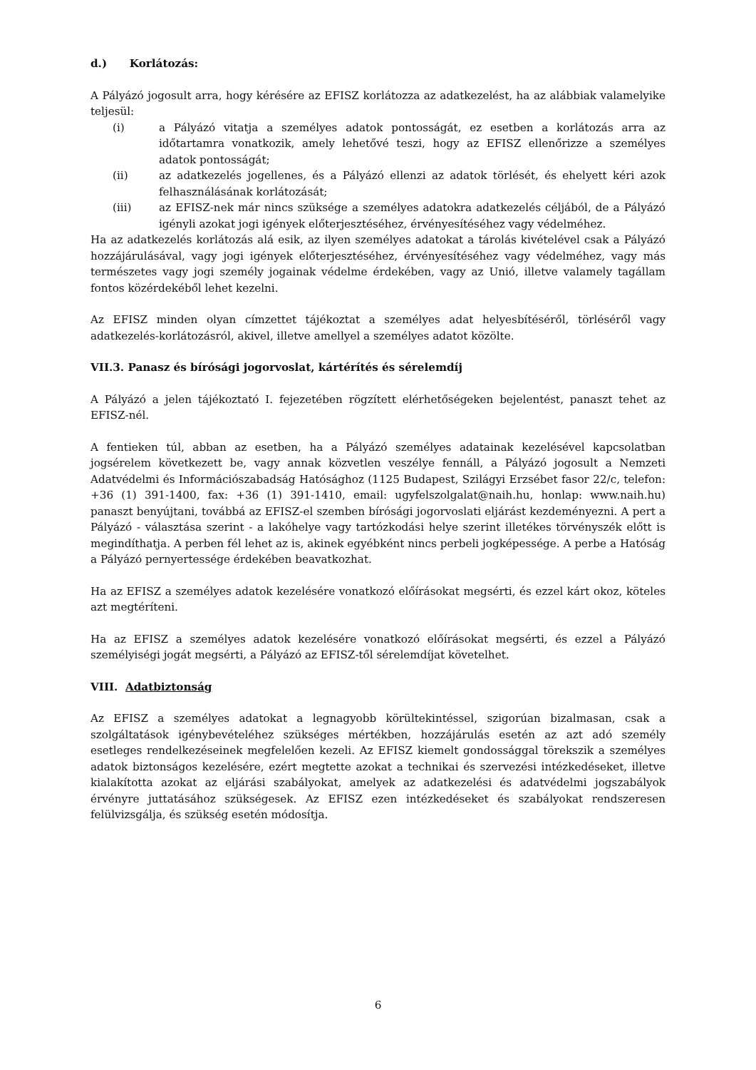d.) Korlátozás:
A Pályázó jogosult arra, hogy kérésére az EFISZ korlátozza az adatkezelést, ha az alábbiak valamelyike teljesül:
(i) a Pályázó vitatja a személyes adatok pontosságát, ez esetben a korlátozás arra az időtartamra vonatkozik, amely lehetővé teszi, hogy az EFISZ ellenőrizze a személyes adatok pontosságát;
(ii) az adatkezelés jogellenes, és a Pályázó ellenzi az adatok törlését, és ehelyett kéri azok felhasználásának korlátozását;
(iii) az EFISZ-nek már nincs szüksége a személyes adatokra adatkezelés céljából, de a Pályázó igényli azokat jogi igények előterjesztéséhez, érvényesítéséhez vagy védelméhez.
Ha az adatkezelés korlátozás alá esik, az ilyen személyes adatokat a tárolás kivételével csak a Pályázó hozzájárulásával, vagy jogi igények előterjesztéséhez, érvényesítéséhez vagy védelméhez, vagy más természetes vagy jogi személy jogainak védelme érdekében, vagy az Unió, illetve valamely tagállam fontos közérdekéből lehet kezelni.
Az EFISZ minden olyan címzettet tájékoztat a személyes adat helyesbítéséről, törléséről vagy adatkezelés-korlátozásról, akivel, illetve amellyel a személyes adatot közölte.
VII.3. Panasz és bírósági jogorvoslat, kártérítés és sérelemdíj
A Pályázó a jelen tájékoztató I. fejezetében rögzített elérhetőségeken bejelentést, panaszt tehet az EFISZ-nél.
A fentieken túl, abban az esetben, ha a Pályázó személyes adatainak kezelésével kapcsolatban jogsérelem következett be, vagy annak közvetlen veszélye fennáll, a Pályázó jogosult a Nemzeti Adatvédelmi és Információszabadság Hatósághoz (1125 Budapest, Szilágyi Erzsébet fasor 22/c, telefon: +36 (1) 391-1400, fax: +36 (1) 391-1410, email: ugyfelszolgalat@naih.hu, honlap: www.naih.hu) panaszt benyújtani, továbbá az EFISZ-el szemben bírósági jogorvoslati eljárást kezdeményezni. A pert a Pályázó - választása szerint - a lakóhelye vagy tartózkodási helye szerint illetékes törvényszék előtt is megindíthatja. A perben fél lehet az is, akinek egyébként nincs perbeli jogképessége. A perbe a Hatóság a Pályázó pernyertessége érdekében beavatkozhat.
Ha az EFISZ a személyes adatok kezelésére vonatkozó előírásokat megsérti, és ezzel kárt okoz, köteles azt megtéríteni.
Ha az EFISZ a személyes adatok kezelésére vonatkozó előírásokat megsérti, és ezzel a Pályázó személyiségi jogát megsérti, a Pályázó az EFISZ-től sérelemdíjat követelhet.
VIII. Adatbiztonság
Az EFISZ a személyes adatokat a legnagyobb körültekintéssel, szigorúan bizalmasan, csak a szolgáltatások igénybevételéhez szükséges mértékben, hozzájárulás esetén az azt adó személy esetleges rendelkezéseinek megfelelően kezeli. Az EFISZ kiemelt gondossággal törekszik a személyes adatok biztonságos kezelésére, ezért megtette azokat a technikai és szervezési intézkedéseket, illetve kialakította azokat az eljárási szabályokat, amelyek az adatkezelési és adatvédelmi jogszabályok érvényre juttatásához szükségesek. Az EFISZ ezen intézkedéseket és szabályokat rendszeresen felülvizsgálja, és szükség esetén módosítja.
6